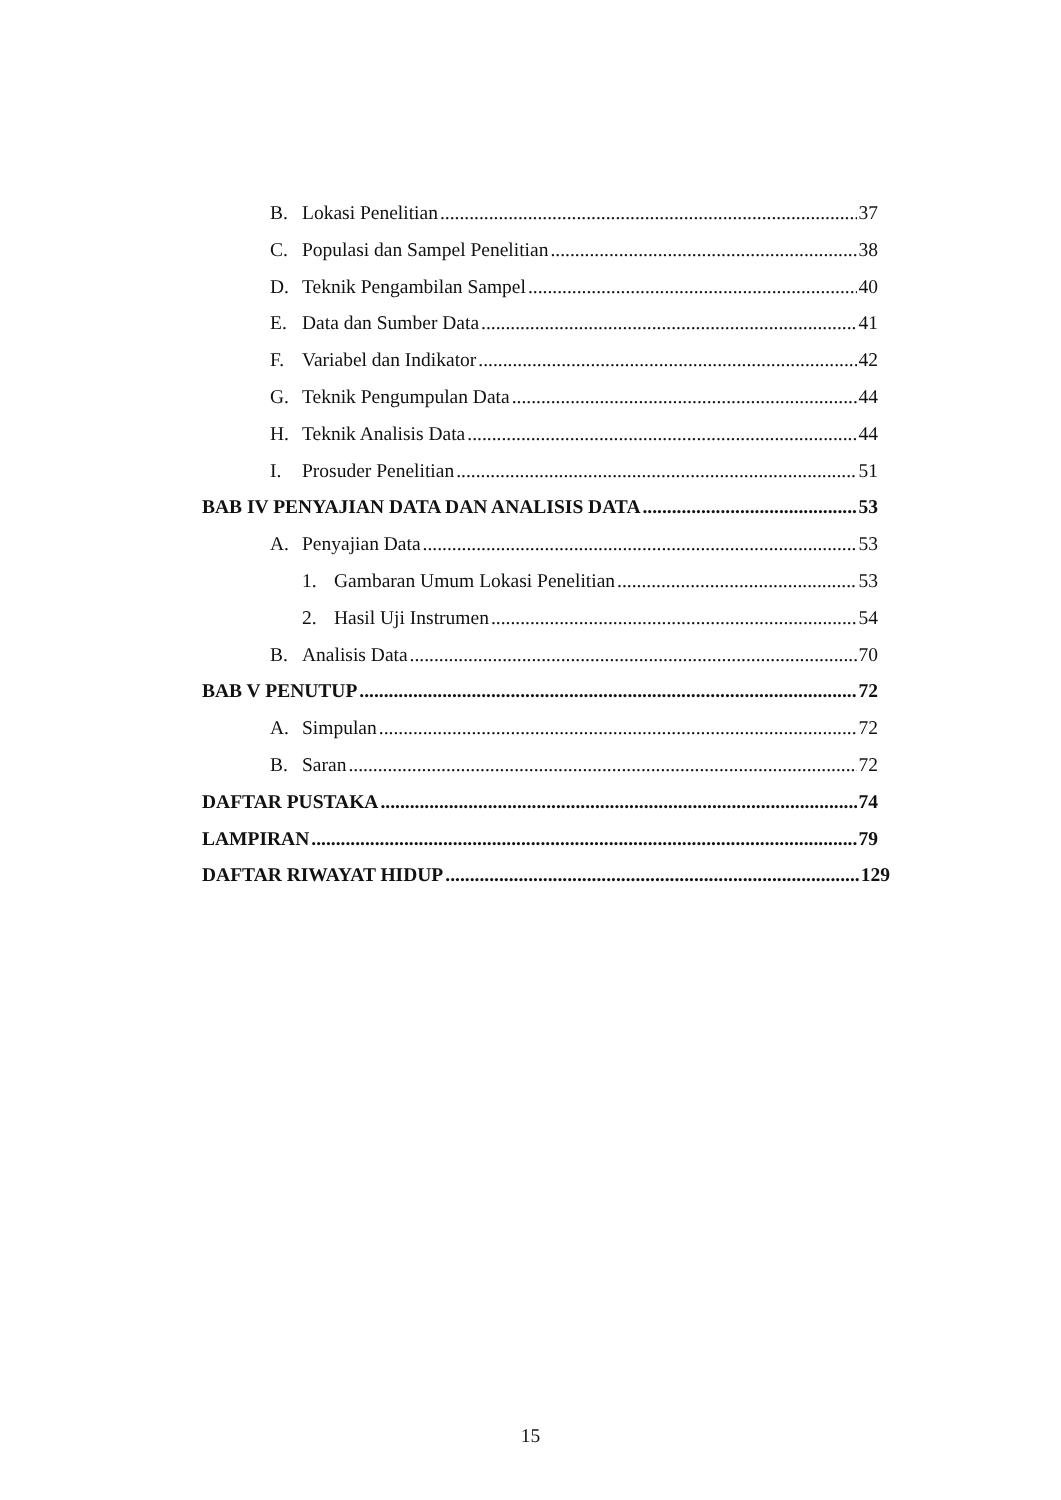B. Lokasi Penelitian 37
C. Populasi dan Sampel Penelitian 38
D. Teknik Pengambilan Sampel 40
E. Data dan Sumber Data 41
F. Variabel dan Indikator 42
G. Teknik Pengumpulan Data 44
H. Teknik Analisis Data 44
I. Prosuder Penelitian 51
BAB IV PENYAJIAN DATA DAN ANALISIS DATA 53
A. Penyajian Data 53
1. Gambaran Umum Lokasi Penelitian 53
2. Hasil Uji Instrumen 54
B. Analisis Data 70
BAB V PENUTUP 72
A. Simpulan 72
B. Saran 72
DAFTAR PUSTAKA 74
LAMPIRAN 79
DAFTAR RIWAYAT HIDUP 129
15